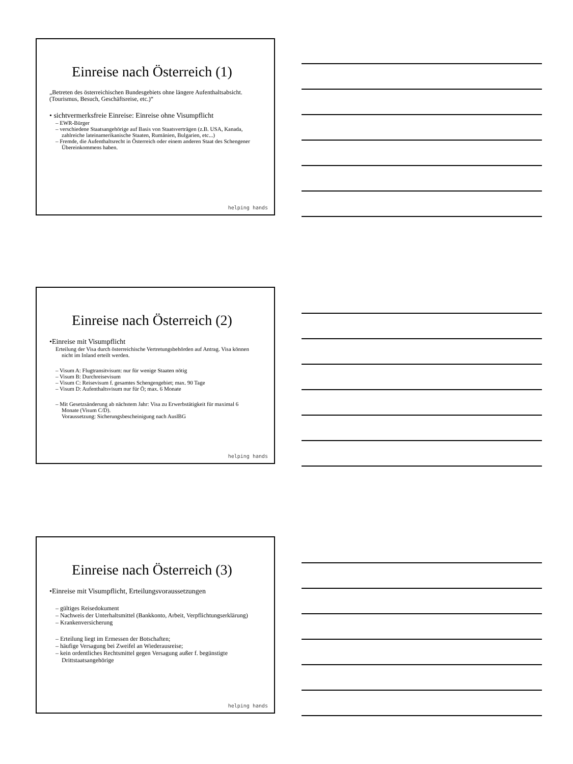Einreise nach Österreich (1)
„Betreten des österreichischen Bundesgebiets ohne längere Aufenthaltsabsicht. (Tourismus, Besuch, Geschäftsreise, etc.)“
• sichtvermerksfreie Einreise: Einreise ohne Visumpflicht
– EWR-Bürger
– verschiedene Staatsangehörige auf Basis von Staatsverträgen (z.B. USA, Kanada, zahlreiche lateinamerikanische Staaten, Rumänien, Bulgarien, etc...)
– Fremde, die Aufenthaltsrecht in Österreich oder einem anderen Staat des Schengener Übereinkommens haben.
helping hands
Einreise nach Österreich (2)
•Einreise mit Visumpflicht
Erteilung der Visa durch österreichische Vertretungsbehörden auf Antrag. Visa können nicht im Inland erteilt werden.
– Visum A: Flugtransitvisum: nur für wenige Staaten nötig
– Visum B: Durchreisevisum
– Visum C: Reisevisum f. gesamtes Schengengebiet; max. 90 Tage
– Visum D: Aufenthaltsvisum nur für Ö; max. 6 Monate
– Mit Gesetzsänderung ab nächstem Jahr: Visa zu Erwerbstätigkeit für maximal 6 Monate (Visum C/D).
Voraussetzung: Sicherungsbescheinigung nach AuslBG
helping hands
Einreise nach Österreich (3)
•Einreise mit Visumpflicht, Erteilungsvoraussetzungen
– gültiges Reisedokument
– Nachweis der Unterhaltsmittel (Bankkonto, Arbeit, Verpflichtungserklärung)
– Krankenversicherung
– Erteilung liegt im Ermessen der Botschaften;
– häufige Versagung bei Zweifel an Wiederausreise;
– kein ordentliches Rechtsmittel gegen Versagung außer f. begünstigte Drittstaatsangehörige
helping hands